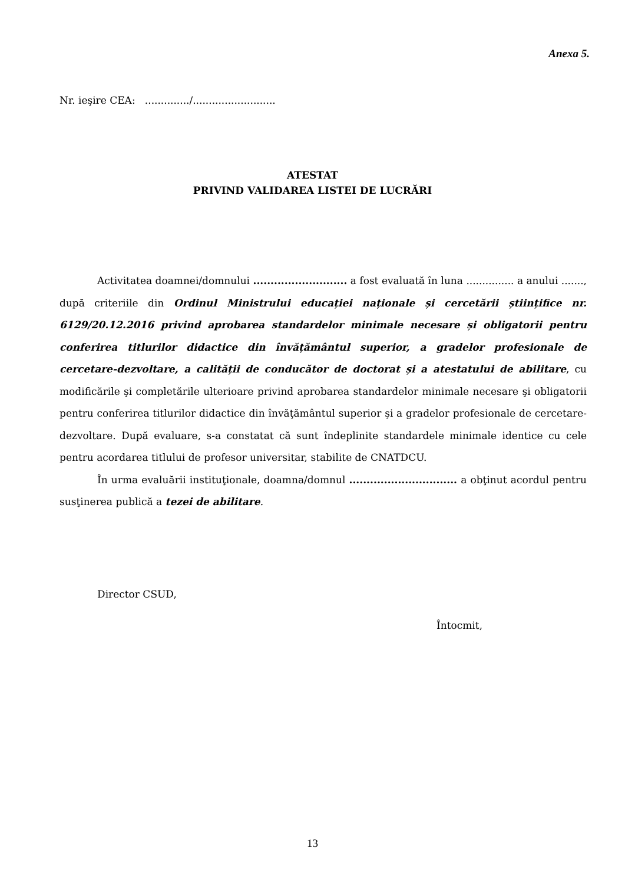Anexa 5.
Nr. ieşire CEA: ............../..........................
ATESTAT
PRIVIND VALIDAREA LISTEI DE LUCRĂRI
Activitatea doamnei/domnului ........................... a fost evaluată în luna ............... a anului ......., după criteriile din Ordinul Ministrului educației naționale și cercetării științifice nr. 6129/20.12.2016 privind aprobarea standardelor minimale necesare și obligatorii pentru conferirea titlurilor didactice din învățământul superior, a gradelor profesionale de cercetare-dezvoltare, a calității de conducător de doctorat și a atestatului de abilitare, cu modificările şi completările ulterioare privind aprobarea standardelor minimale necesare şi obligatorii pentru conferirea titlurilor didactice din învăţământul superior şi a gradelor profesionale de cercetare-dezvoltare. După evaluare, s-a constatat că sunt îndeplinite standardele minimale identice cu cele pentru acordarea titlului de profesor universitar, stabilite de CNATDCU.
În urma evaluării instituţionale, doamna/domnul ............................... a obţinut acordul pentru susţinerea publică a tezei de abilitare.
Director CSUD,
Întocmit,
13